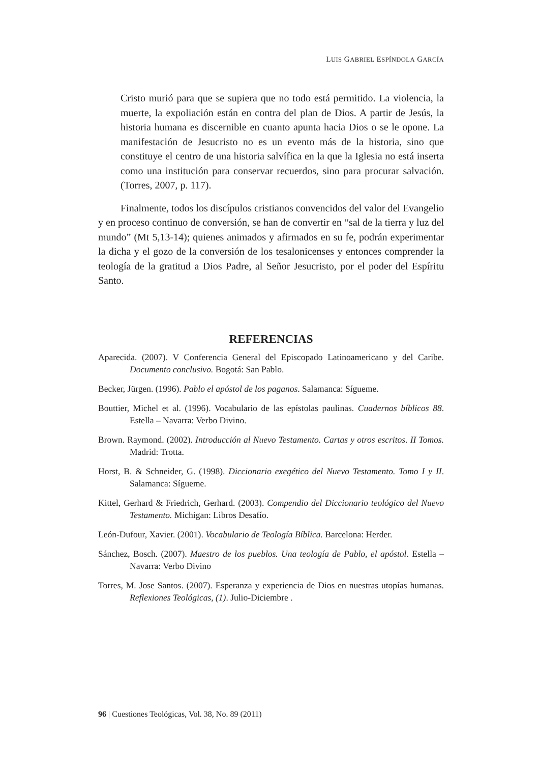LUIS GABRIEL ESPÍNDOLA GARCÍA
Cristo murió para que se supiera que no todo está permitido. La violencia, la muerte, la expoliación están en contra del plan de Dios. A partir de Jesús, la historia humana es discernible en cuanto apunta hacia Dios o se le opone. La manifestación de Jesucristo no es un evento más de la historia, sino que constituye el centro de una historia salvífica en la que la Iglesia no está inserta como una institución para conservar recuerdos, sino para procurar salvación. (Torres, 2007, p. 117).
Finalmente, todos los discípulos cristianos convencidos del valor del Evangelio y en proceso continuo de conversión, se han de convertir en “sal de la tierra y luz del mundo” (Mt 5,13-14); quienes animados y afirmados en su fe, podrán experimentar la dicha y el gozo de la conversión de los tesalonicenses y entonces comprender la teología de la gratitud a Dios Padre, al Señor Jesucristo, por el poder del Espíritu Santo.
REFERENCIAS
Aparecida. (2007). V Conferencia General del Episcopado Latinoamericano y del Caribe. Documento conclusivo. Bogotá: San Pablo.
Becker, Jürgen. (1996). Pablo el apóstol de los paganos. Salamanca: Sígueme.
Bouttier, Michel et al. (1996). Vocabulario de las epístolas paulinas. Cuadernos bíblicos 88. Estella – Navarra: Verbo Divino.
Brown. Raymond. (2002). Introducción al Nuevo Testamento. Cartas y otros escritos. II Tomos. Madrid: Trotta.
Horst, B. & Schneider, G. (1998). Diccionario exegético del Nuevo Testamento. Tomo I y II. Salamanca: Sígueme.
Kittel, Gerhard & Friedrich, Gerhard. (2003). Compendio del Diccionario teológico del Nuevo Testamento. Michigan: Libros Desafío.
León-Dufour, Xavier. (2001). Vocabulario de Teología Bíblica. Barcelona: Herder.
Sánchez, Bosch. (2007). Maestro de los pueblos. Una teología de Pablo, el apóstol. Estella – Navarra: Verbo Divino
Torres, M. Jose Santos. (2007). Esperanza y experiencia de Dios en nuestras utopías humanas. Reflexiones Teológicas, (1). Julio-Diciembre .
96 | Cuestiones Teológicas, Vol. 38, No. 89 (2011)